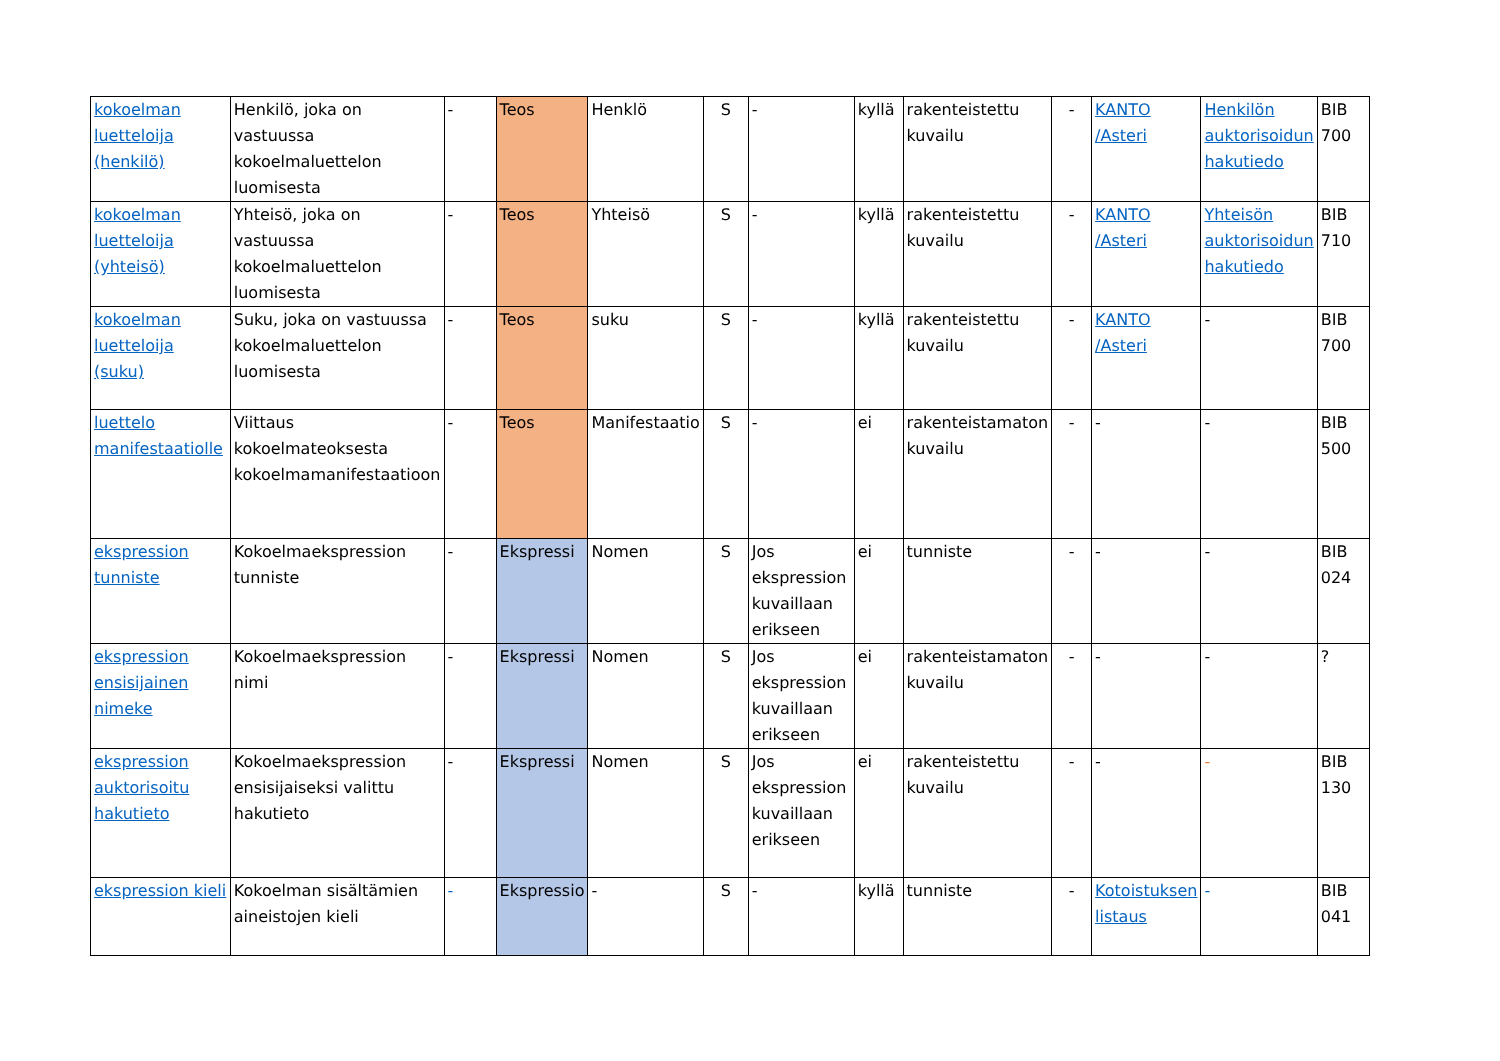| kokoelman luetteloija (henkilö) | Henkilö, joka on vastuussa kokoelmaluettelon luomisesta | - | Teos | Henklö | S | - | kyllä | rakenteistettu kuvailu | - | KANTO /Asteri | Henkilön auktorisoidun hakutiedo | BIB 700 |
| kokoelman luetteloija (yhteisö) | Yhteisö, joka on vastuussa kokoelmaluettelon luomisesta | - | Teos | Yhteisö | S | - | kyllä | rakenteistettu kuvailu | - | KANTO /Asteri | Yhteisön auktorisoidun hakutiedo | BIB 710 |
| kokoelman luetteloija (suku) | Suku, joka on vastuussa kokoelmaluettelon luomisesta | - | Teos | suku | S | - | kyllä | rakenteistettu kuvailu | - | KANTO /Asteri | - | BIB 700 |
| luettelo manifestaatiolle | Viittaus kokoelmateoksesta kokoelmamanifestaatioon | - | Teos | Manifestaatio | S | - | ei | rakenteistamaton kuvailu | - | - | - | BIB 500 |
| ekspression tunniste | Kokoelmaekspression tunniste | - | Ekspressi | Nomen | S | Jos ekspression kuvaillaan erikseen | ei | tunniste | - | - | - | BIB 024 |
| ekspression ensisijainen nimeke | Kokoelmaekspression nimi | - | Ekspressi | Nomen | S | Jos ekspression kuvaillaan erikseen | ei | rakenteistamaton kuvailu | - | - | - | ? |
| ekspression auktorisoitu hakutieto | Kokoelmaekspression ensisijaiseksi valittu hakutieto | - | Ekspressi | Nomen | S | Jos ekspression kuvaillaan erikseen | ei | rakenteistettu kuvailu | - | - | - | BIB 130 |
| ekspression kieli | Kokoelman sisältämien aineistojen kieli | - | Ekspressio | - | S | - | kyllä | tunniste | - | Kotoistuksen listaus | - | BIB 041 |